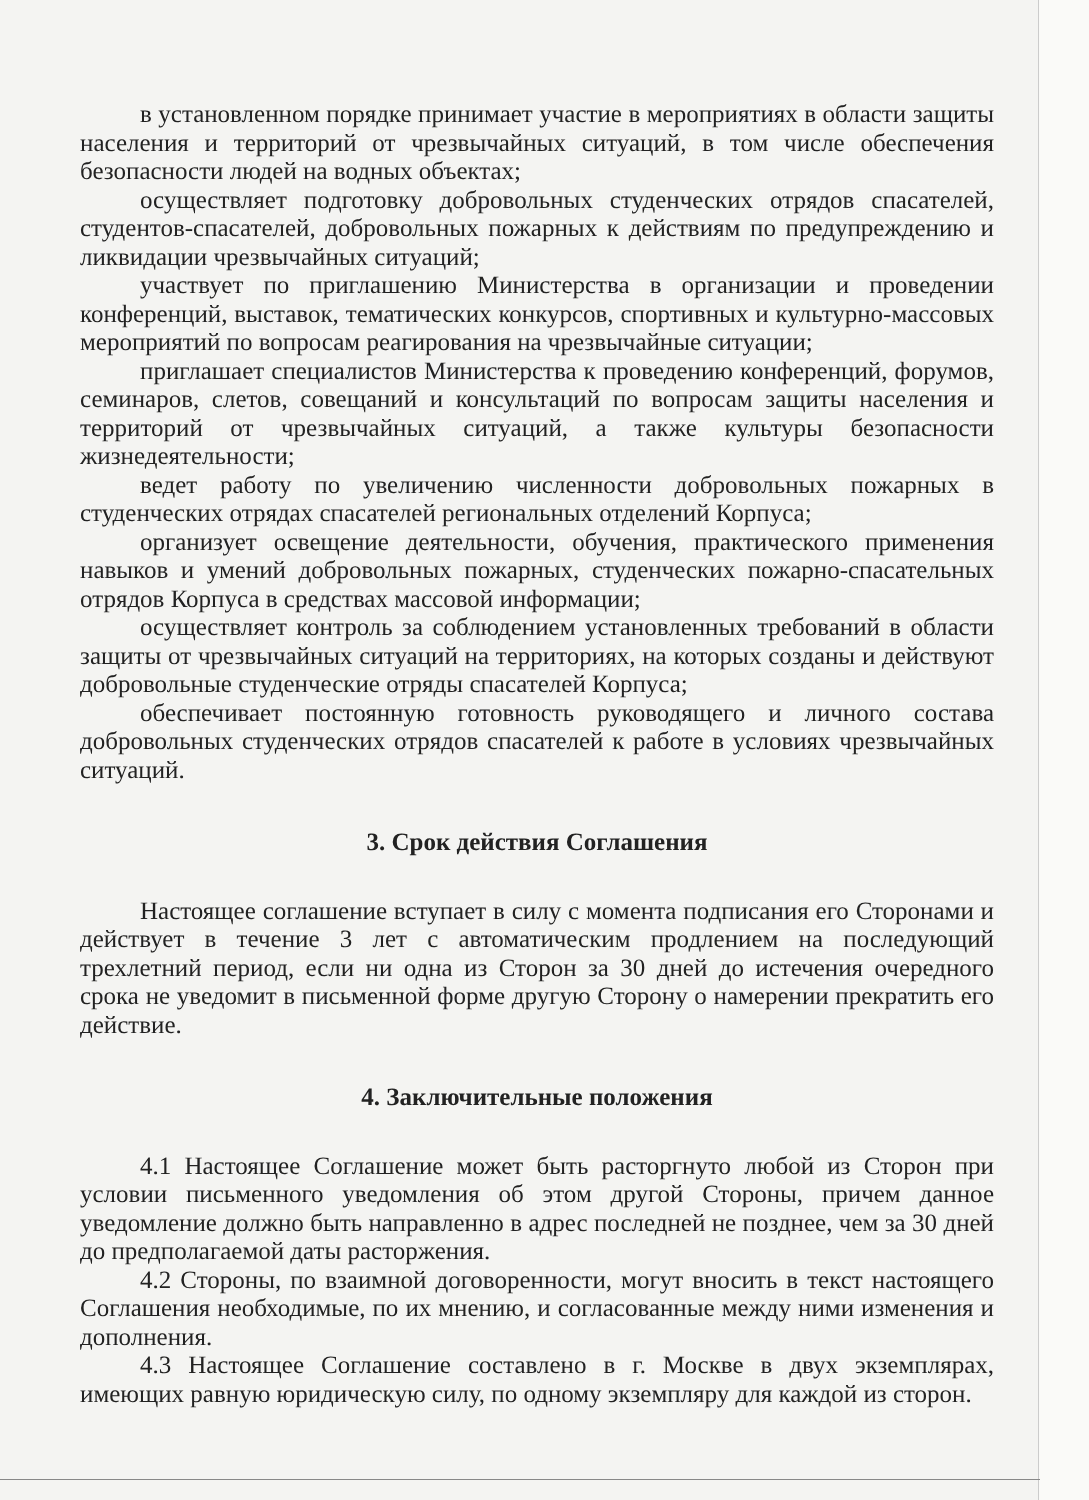в установленном порядке принимает участие в мероприятиях в области защиты населения и территорий от чрезвычайных ситуаций, в том числе обеспечения безопасности людей на водных объектах;
осуществляет подготовку добровольных студенческих отрядов спасателей, студентов-спасателей, добровольных пожарных к действиям по предупреждению и ликвидации чрезвычайных ситуаций;
участвует по приглашению Министерства в организации и проведении конференций, выставок, тематических конкурсов, спортивных и культурно-массовых мероприятий по вопросам реагирования на чрезвычайные ситуации;
приглашает специалистов Министерства к проведению конференций, форумов, семинаров, слетов, совещаний и консультаций по вопросам защиты населения и территорий от чрезвычайных ситуаций, а также культуры безопасности жизнедеятельности;
ведет работу по увеличению численности добровольных пожарных в студенческих отрядах спасателей региональных отделений Корпуса;
организует освещение деятельности, обучения, практического применения навыков и умений добровольных пожарных, студенческих пожарно-спасательных отрядов Корпуса в средствах массовой информации;
осуществляет контроль за соблюдением установленных требований в области защиты от чрезвычайных ситуаций на территориях, на которых созданы и действуют добровольные студенческие отряды спасателей Корпуса;
обеспечивает постоянную готовность руководящего и личного состава добровольных студенческих отрядов спасателей к работе в условиях чрезвычайных ситуаций.
3. Срок действия Соглашения
Настоящее соглашение вступает в силу с момента подписания его Сторонами и действует в течение 3 лет с автоматическим продлением на последующий трехлетний период, если ни одна из Сторон за 30 дней до истечения очередного срока не уведомит в письменной форме другую Сторону о намерении прекратить его действие.
4. Заключительные положения
4.1 Настоящее Соглашение может быть расторгнуто любой из Сторон при условии письменного уведомления об этом другой Стороны, причем данное уведомление должно быть направленно в адрес последней не позднее, чем за 30 дней до предполагаемой даты расторжения.
4.2 Стороны, по взаимной договоренности, могут вносить в текст настоящего Соглашения необходимые, по их мнению, и согласованные между ними изменения и дополнения.
4.3 Настоящее Соглашение составлено в г. Москве в двух экземплярах, имеющих равную юридическую силу, по одному экземпляру для каждой из сторон.